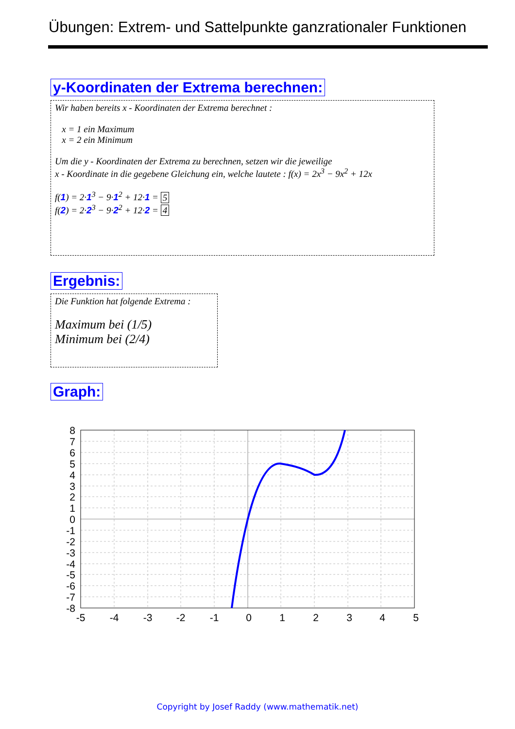Übungen: Extrem- und Sattelpunkte ganzrationaler Funktionen
y-Koordinaten der Extrema berechnen:
Wir haben bereits x - Koordinaten der Extrema berechnet :
x = 1 ein Maximum
x = 2 ein Minimum
Um die y - Koordinaten der Extrema zu berechnen, setzen wir die jeweilige
x - Koordinate in die gegebene Gleichung ein, welche lautete : f(x) = 2x<sup>3</sup> − 9x<sup>2</sup> + 12x
f(1) = 2·1<sup>3</sup> − 9·1<sup>2</sup> + 12·1 = 5
f(2) = 2·2<sup>3</sup> − 9·2<sup>2</sup> + 12·2 = 4
Ergebnis:
Die Funktion hat folgende Extrema :
Maximum bei (1/5)
Minimum bei (2/4)
Graph:
8
7
6
5
4
3
2
1
0
-1
-2
-3
-4
-5
-6
-7
-8
-5
-4
-3
-2
-1
0
1
2
3
4
5
Copyright by Josef Raddy (www.mathematik.net)